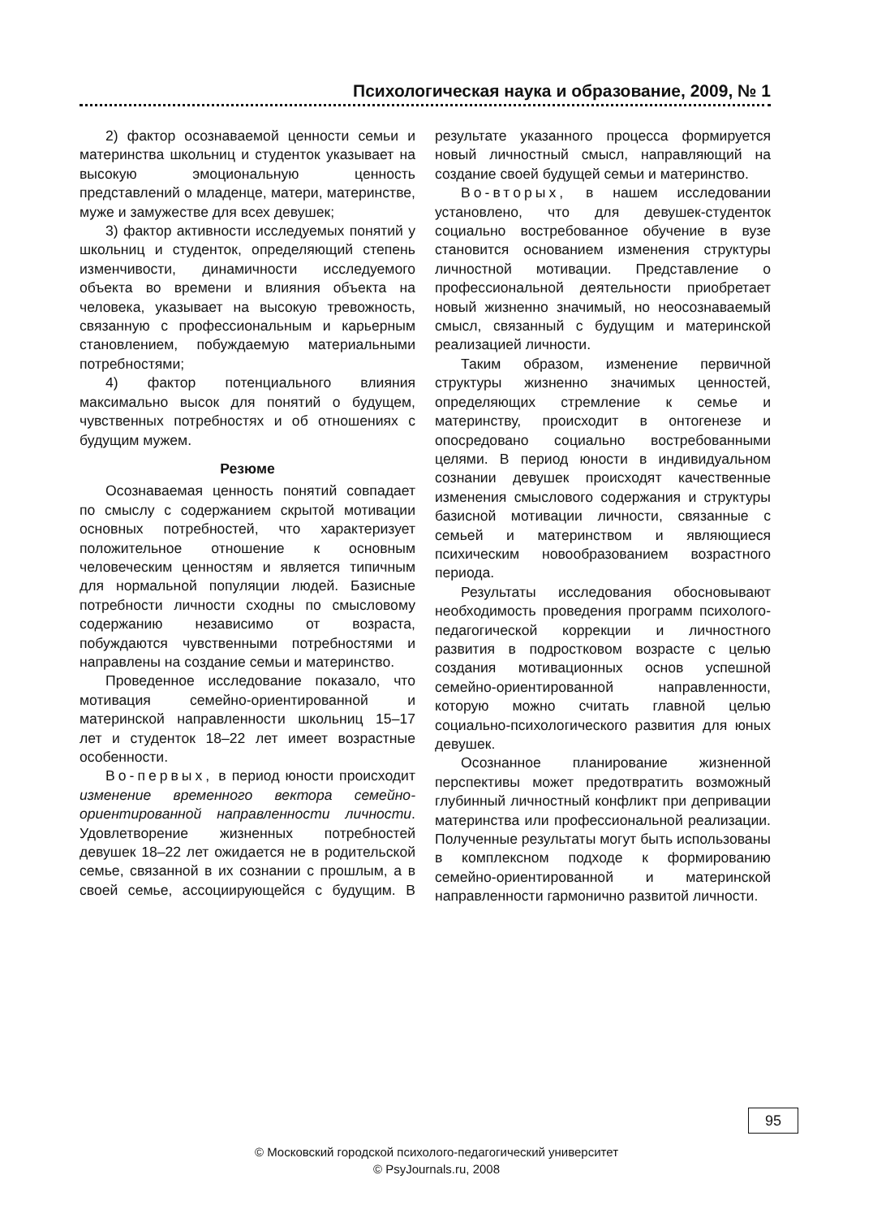Психологическая наука и образование, 2009, № 1
2) фактор осознаваемой ценности семьи и материнства школьниц и студенток указывает на высокую эмоциональную ценность представлений о младенце, матери, материнстве, муже и замужестве для всех девушек;
3) фактор активности исследуемых понятий у школьниц и студенток, определяющий степень изменчивости, динамичности исследуемого объекта во времени и влияния объекта на человека, указывает на высокую тревожность, связанную с профессиональным и карьерным становлением, побуждаемую материальными потребностями;
4) фактор потенциального влияния максимально высок для понятий о будущем, чувственных потребностях и об отношениях с будущим мужем.
Резюме
Осознаваемая ценность понятий совпадает по смыслу с содержанием скрытой мотивации основных потребностей, что характеризует положительное отношение к основным человеческим ценностям и является типичным для нормальной популяции людей. Базисные потребности личности сходны по смысловому содержанию независимо от возраста, побуждаются чувственными потребностями и направлены на создание семьи и материнство.
Проведенное исследование показало, что мотивация семейно-ориентированной и материнской направленности школьниц 15–17 лет и студенток 18–22 лет имеет возрастные особенности.
Во-первых, в период юности происходит изменение временного вектора семейно-ориентированной направленности личности. Удовлетворение жизненных потребностей девушек 18–22 лет ожидается не в родительской семье, связанной в их сознании с прошлым, а в своей семье, ассоциирующейся с будущим. В результате указанного процесса формируется новый личностный смысл, направляющий на создание своей будущей семьи и материнство.
Во-вторых, в нашем исследовании установлено, что для девушек-студенток социально востребованное обучение в вузе становится основанием изменения структуры личностной мотивации. Представление о профессиональной деятельности приобретает новый жизненно значимый, но неосознаваемый смысл, связанный с будущим и материнской реализацией личности.
Таким образом, изменение первичной структуры жизненно значимых ценностей, определяющих стремление к семье и материнству, происходит в онтогенезе и опосредовано социально востребованными целями. В период юности в индивидуальном сознании девушек происходят качественные изменения смыслового содержания и структуры базисной мотивации личности, связанные с семьей и материнством и являющиеся психическим новообразованием возрастного периода.
Результаты исследования обосновывают необходимость проведения программ психолого-педагогической коррекции и личностного развития в подростковом возрасте с целью создания мотивационных основ успешной семейно-ориентированной направленности, которую можно считать главной целью социально-психологического развития для юных девушек.
Осознанное планирование жизненной перспективы может предотвратить возможный глубинный личностный конфликт при депривации материнства или профессиональной реализации. Полученные результаты могут быть использованы в комплексном подходе к формированию семейно-ориентированной и материнской направленности гармонично развитой личности.
95
© Московский городской психолого-педагогический университет
© PsyJournals.ru, 2008